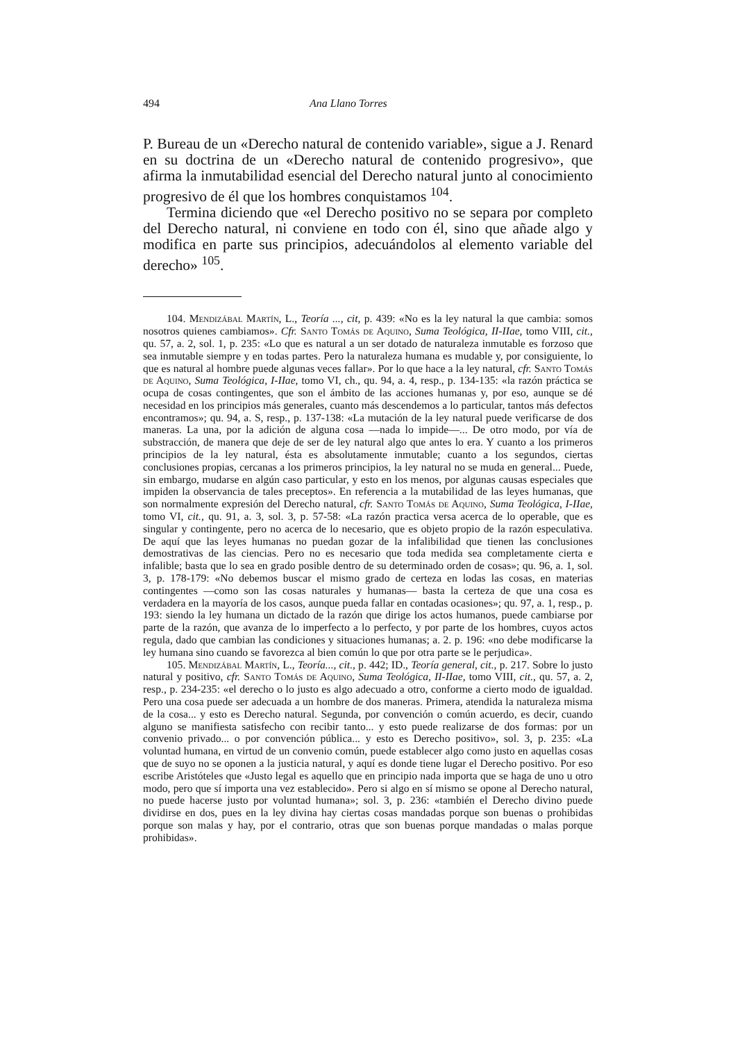494 Ana Llano Torres
P. Bureau de un «Derecho natural de contenido variable», sigue a J. Renard en su doctrina de un «Derecho natural de contenido progresivo», que afirma la inmutabilidad esencial del Derecho natural junto al conocimiento progresivo de él que los hombres conquistamos <sup>104</sup>.
Termina diciendo que «el Derecho positivo no se separa por completo del Derecho natural, ni conviene en todo con él, sino que añade algo y modifica en parte sus principios, adecuándolos al elemento variable del derecho» <sup>105</sup>.
104. Mendizábal Martín, L., Teoría ..., cit, p. 439: «No es la ley natural la que cambia: somos nosotros quienes cambiamos». Cfr. Santo Tomás de Aquino, Suma Teológica, II-IIae, tomo VIII, cit., qu. 57, a. 2, sol. 1, p. 235: «Lo que es natural a un ser dotado de naturaleza inmutable es forzoso que sea inmutable siempre y en todas partes. Pero la naturaleza humana es mudable y, por consiguiente, lo que es natural al hombre puede algunas veces fallar». Por lo que hace a la ley natural, cfr. Santo Tomás de Aquino, Suma Teológica, I-IIae, tomo VI, ch., qu. 94, a. 4, resp., p. 134-135: «la razón práctica se ocupa de cosas contingentes, que son el ámbito de las acciones humanas y, por eso, aunque se dé necesidad en los principios más generales, cuanto más descendemos a lo particular, tantos más defectos encontramos»; qu. 94, a. S, resp., p. 137-138: «La mutación de la ley natural puede verificarse de dos maneras. La una, por la adición de alguna cosa —nada lo impide—... De otro modo, por vía de substracción, de manera que deje de ser de ley natural algo que antes lo era. Y cuanto a los primeros principios de la ley natural, ésta es absolutamente inmutable; cuanto a los segundos, ciertas conclusiones propias, cercanas a los primeros principios, la ley natural no se muda en general... Puede, sin embargo, mudarse en algún caso particular, y esto en los menos, por algunas causas especiales que impiden la observancia de tales preceptos». En referencia a la mutabilidad de las leyes humanas, que son normalmente expresión del Derecho natural, cfr. Santo Tomás de Aquino, Suma Teológica, I-IIae, tomo VI, cit., qu. 91, a. 3, sol. 3, p. 57-58: «La razón practica versa acerca de lo operable, que es singular y contingente, pero no acerca de lo necesario, que es objeto propio de la razón especulativa. De aquí que las leyes humanas no puedan gozar de la infalibilidad que tienen las conclusiones demostrativas de las ciencias. Pero no es necesario que toda medida sea completamente cierta e infalible; basta que lo sea en grado posible dentro de su determinado orden de cosas»; qu. 96, a. 1, sol. 3, p. 178-179: «No debemos buscar el mismo grado de certeza en lodas las cosas, en materias contingentes —como son las cosas naturales y humanas— basta la certeza de que una cosa es verdadera en la mayoría de los casos, aunque pueda fallar en contadas ocasiones»; qu. 97, a. 1, resp., p. 193: siendo la ley humana un dictado de la razón que dirige los actos humanos, puede cambiarse por parte de la razón, que avanza de lo imperfecto a lo perfecto, y por parte de los hombres, cuyos actos regula, dado que cambian las condiciones y situaciones humanas; a. 2. p. 196: «no debe modificarse la ley humana sino cuando se favorezca al bien común lo que por otra parte se le perjudica».
105. Mendizábal Martín, L., Teoría..., cit., p. 442; ID., Teoría general, cit., p. 217. Sobre lo justo natural y positivo, cfr. Santo Tomás de Aquino, Suma Teológica, II-IIae, tomo VIII, cit., qu. 57, a. 2, resp., p. 234-235: «el derecho o lo justo es algo adecuado a otro, conforme a cierto modo de igualdad. Pero una cosa puede ser adecuada a un hombre de dos maneras. Primera, atendida la naturaleza misma de la cosa... y esto es Derecho natural. Segunda, por convención o común acuerdo, es decir, cuando alguno se manifiesta satisfecho con recibir tanto... y esto puede realizarse de dos formas: por un convenio privado... o por convención pública... y esto es Derecho positivo», sol. 3, p. 235: «La voluntad humana, en virtud de un convenio común, puede establecer algo como justo en aquellas cosas que de suyo no se oponen a la justicia natural, y aquí es donde tiene lugar el Derecho positivo. Por eso escribe Aristóteles que «Justo legal es aquello que en principio nada importa que se haga de uno u otro modo, pero que sí importa una vez establecido». Pero si algo en sí mismo se opone al Derecho natural, no puede hacerse justo por voluntad humana»; sol. 3, p. 236: «también el Derecho divino puede dividirse en dos, pues en la ley divina hay ciertas cosas mandadas porque son buenas o prohibidas porque son malas y hay, por el contrario, otras que son buenas porque mandadas o malas porque prohibidas».